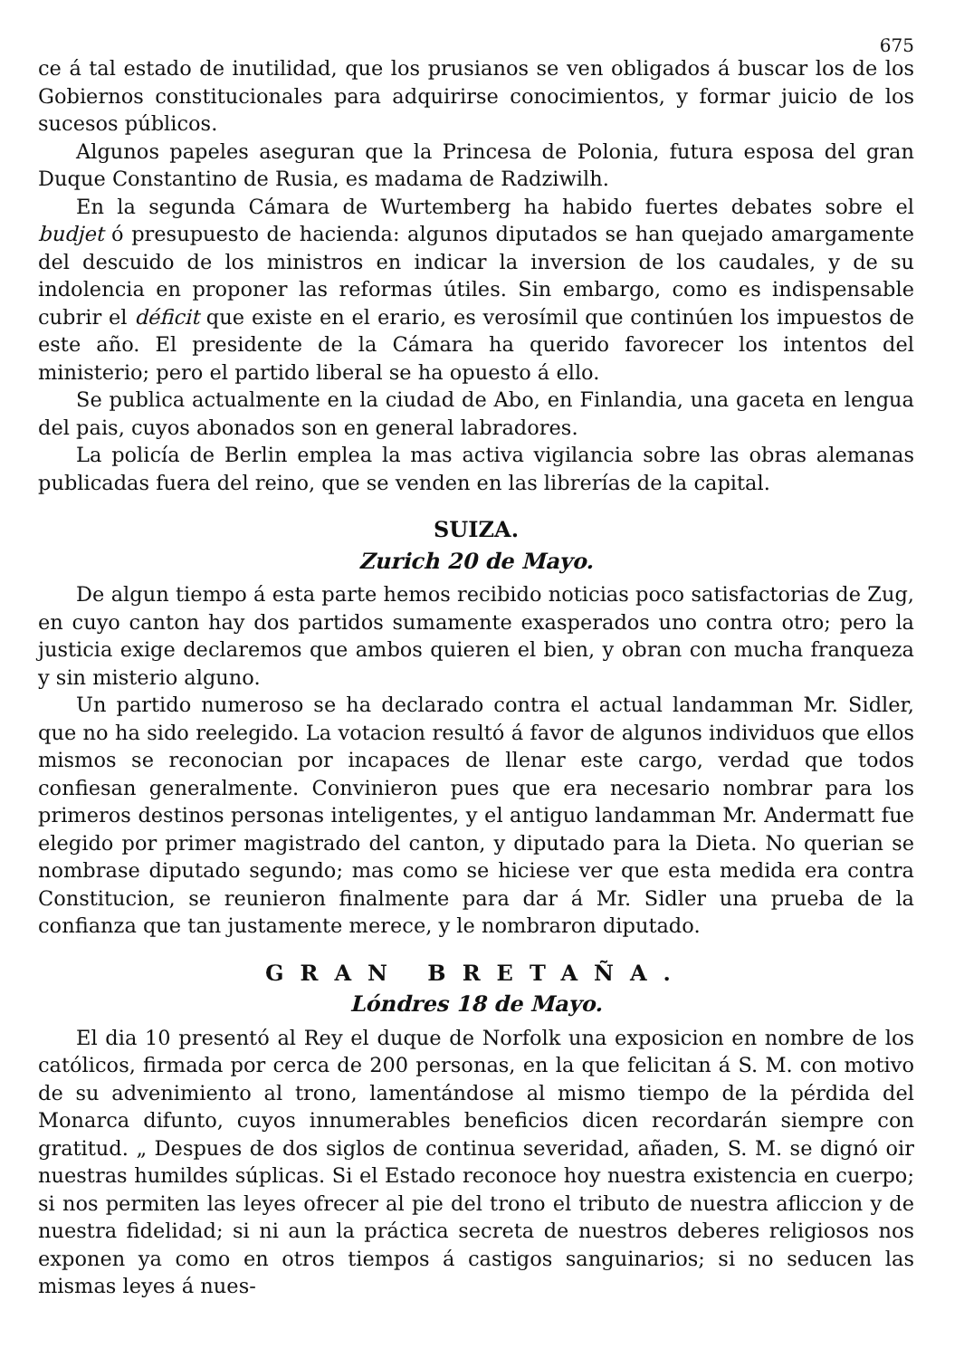675
ce á tal estado de inutilidad, que los prusianos se ven obligados á buscar los de los Gobiernos constitucionales para adquirirse conocimientos, y formar juicio de los sucesos públicos.
Algunos papeles aseguran que la Princesa de Polonia, futura esposa del gran Duque Constantino de Rusia, es madama de Radziwilh.
En la segunda Cámara de Wurtemberg ha habido fuertes debates sobre el budjet ó presupuesto de hacienda: algunos diputados se han quejado amargamente del descuido de los ministros en indicar la inversion de los caudales, y de su indolencia en proponer las reformas útiles. Sin embargo, como es indispensable cubrir el déficit que existe en el erario, es verosímil que continúen los impuestos de este año. El presidente de la Cámara ha querido favorecer los intentos del ministerio; pero el partido liberal se ha opuesto á ello.
Se publica actualmente en la ciudad de Abo, en Finlandia, una gaceta en lengua del pais, cuyos abonados son en general labradores.
La policía de Berlin emplea la mas activa vigilancia sobre las obras alemanas publicadas fuera del reino, que se venden en las librerías de la capital.
SUIZA.
Zurich 20 de Mayo.
De algun tiempo á esta parte hemos recibido noticias poco satisfactorias de Zug, en cuyo canton hay dos partidos sumamente exasperados uno contra otro; pero la justicia exige declaremos que ambos quieren el bien, y obran con mucha franqueza y sin misterio alguno.
Un partido numeroso se ha declarado contra el actual landamman Mr. Sidler, que no ha sido reelegido. La votacion resultó á favor de algunos individuos que ellos mismos se reconocian por incapaces de llenar este cargo, verdad que todos confiesan generalmente. Convinieron pues que era necesario nombrar para los primeros destinos personas inteligentes, y el antiguo landamman Mr. Andermatt fue elegido por primer magistrado del canton, y diputado para la Dieta. No querian se nombrase diputado segundo; mas como se hiciese ver que esta medida era contra Constitucion, se reunieron finalmente para dar á Mr. Sidler una prueba de la confianza que tan justamente merece, y le nombraron diputado.
GRAN BRETAÑA.
Lóndres 18 de Mayo.
El dia 10 presentó al Rey el duque de Norfolk una exposicion en nombre de los católicos, firmada por cerca de 200 personas, en la que felicitan á S. M. con motivo de su advenimiento al trono, lamentándose al mismo tiempo de la pérdida del Monarca difunto, cuyos innumerables beneficios dicen recordarán siempre con gratitud. „ Despues de dos siglos de continua severidad, añaden, S. M. se dignó oir nuestras humildes súplicas. Si el Estado reconoce hoy nuestra existencia en cuerpo; si nos permiten las leyes ofrecer al pie del trono el tributo de nuestra afliccion y de nuestra fidelidad; si ni aun la práctica secreta de nuestros deberes religiosos nos exponen ya como en otros tiempos á castigos sanguinarios; si no seducen las mismas leyes á nues-